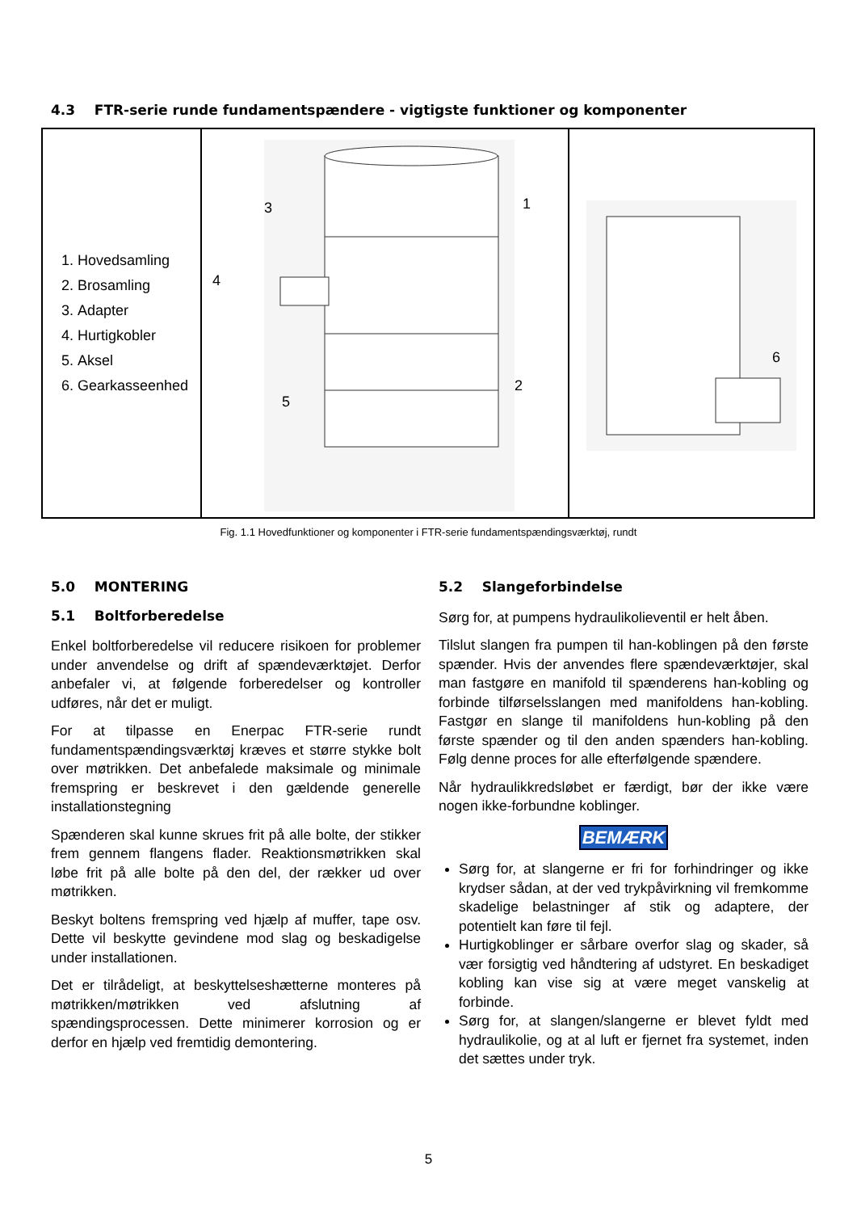4.3 FTR-serie runde fundamentspændere - vigtigste funktioner og komponenter
| 1. Hovedsamling 2. Brosamling 3. Adapter 4. Hurtigkobler 5. Aksel 6. Gearkasseenhed | 3 1 4 2 5 | 6 |
Fig. 1.1 Hovedfunktioner og komponenter i FTR-serie fundamentspændingsværktøj, rundt
5.0 MONTERING
5.1 Boltforberedelse
Enkel boltforberedelse vil reducere risikoen for problemer under anvendelse og drift af spændeværktøjet. Derfor anbefaler vi, at følgende forberedelser og kontroller udføres, når det er muligt.
For at tilpasse en Enerpac FTR-serie rundt fundamentspændingsværktøj kræves et større stykke bolt over møtrikken. Det anbefalede maksimale og minimale fremspring er beskrevet i den gældende generelle installationstegning
Spænderen skal kunne skrues frit på alle bolte, der stikker frem gennem flangens flader. Reaktionsmøtrikken skal løbe frit på alle bolte på den del, der rækker ud over møtrikken.
Beskyt boltens fremspring ved hjælp af muffer, tape osv. Dette vil beskytte gevindene mod slag og beskadigelse under installationen.
Det er tilrådeligt, at beskyttelseshætterne monteres på møtrikken/møtrikken ved afslutning af spændingsprocessen. Dette minimerer korrosion og er derfor en hjælp ved fremtidig demontering.
5.2 Slangeforbindelse
Sørg for, at pumpens hydraulikolieventil er helt åben.
Tilslut slangen fra pumpen til han-koblingen på den første spænder. Hvis der anvendes flere spændeværktøjer, skal man fastgøre en manifold til spænderens han-kobling og forbinde tilførselsslangen med manifoldens han-kobling. Fastgør en slange til manifoldens hun-kobling på den første spænder og til den anden spænders han-kobling. Følg denne proces for alle efterfølgende spændere.
Når hydraulikkredsløbet er færdigt, bør der ikke være nogen ikke-forbundne koblinger.
BEMÆRK
Sørg for, at slangerne er fri for forhindringer og ikke krydser sådan, at der ved trykpåvirkning vil fremkomme skadelige belastninger af stik og adaptere, der potentielt kan føre til fejl.
Hurtigkoblinger er sårbare overfor slag og skader, så vær forsigtig ved håndtering af udstyret. En beskadiget kobling kan vise sig at være meget vanskelig at forbinde.
Sørg for, at slangen/slangerne er blevet fyldt med hydraulikolie, og at al luft er fjernet fra systemet, inden det sættes under tryk.
5